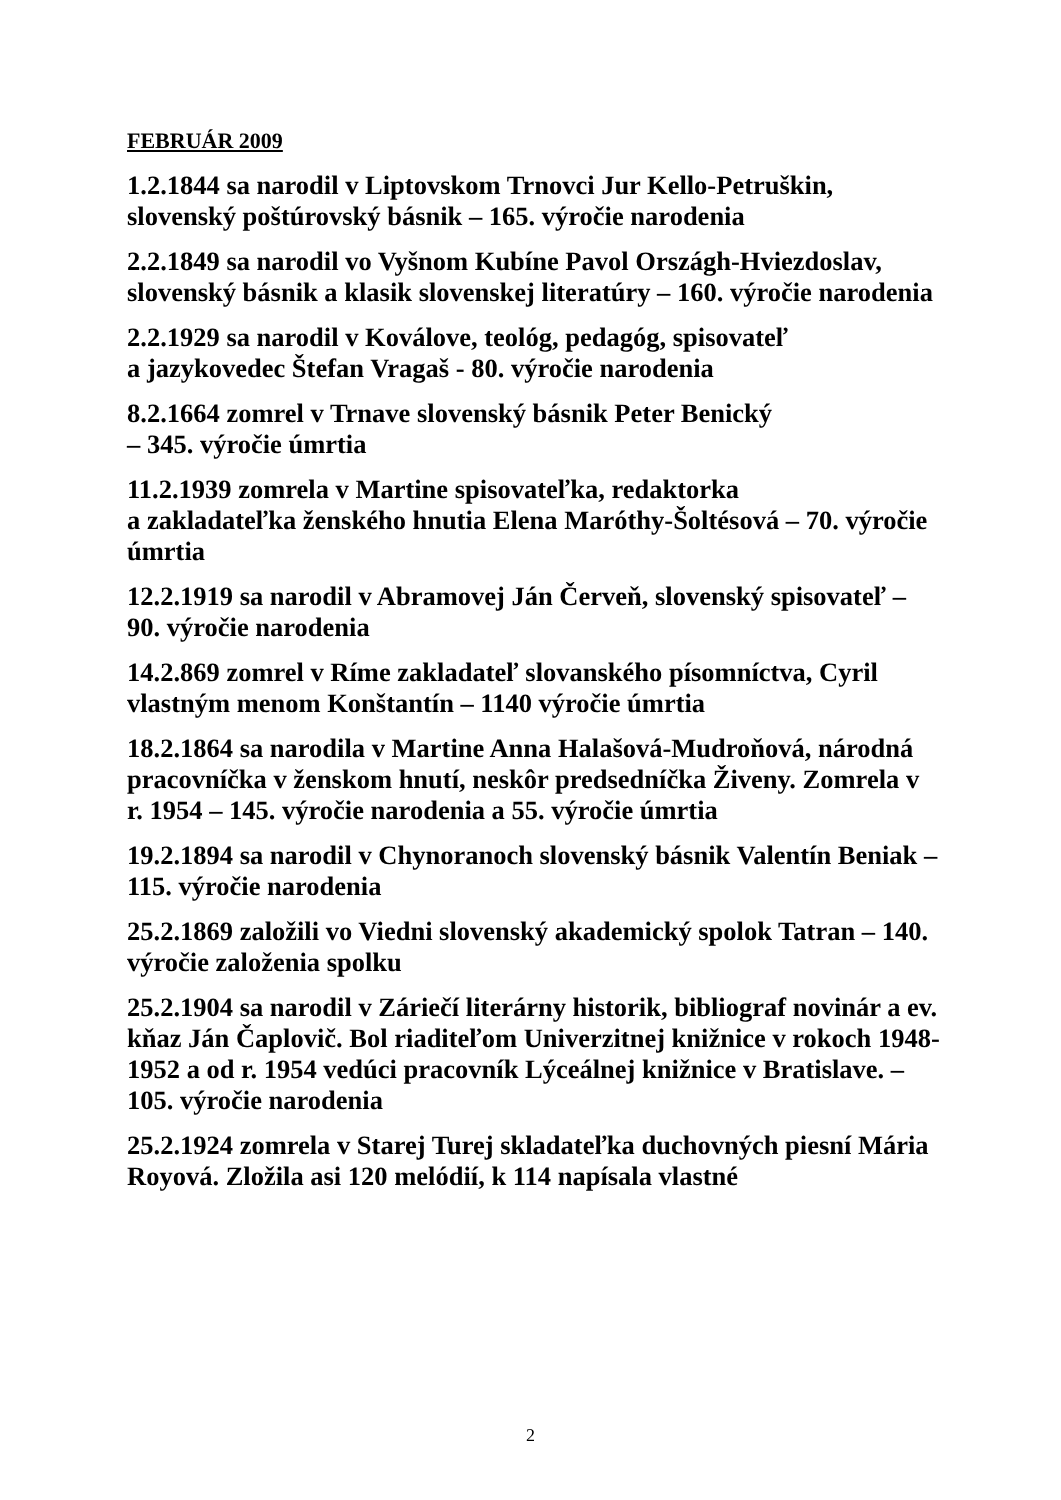FEBRUÁR 2009
1.2.1844 sa narodil v Liptovskom Trnovci Jur Kello-Petruškin, slovenský poštúrovský básnik – 165. výročie narodenia
2.2.1849 sa narodil vo Vyšnom Kubíne Pavol Országh-Hviezdoslav, slovenský básnik a klasik slovenskej literatúry – 160. výročie narodenia
2.2.1929 sa narodil v Koválove, teológ, pedagóg, spisovateľ
a jazykovedec Štefan Vragaš - 80. výročie narodenia
8.2.1664 zomrel v Trnave slovenský básnik Peter Benický
– 345. výročie úmrtia
11.2.1939 zomrela v Martine spisovateľka, redaktorka
a zakladateľka ženského hnutia Elena Maróthy-Šoltésová – 70. výročie úmrtia
12.2.1919 sa narodil v Abramovej Ján Červeň, slovenský spisovateľ – 90. výročie narodenia
14.2.869 zomrel v Ríme zakladateľ slovanského písomníctva, Cyril vlastným menom Konštantín – 1140 výročie úmrtia
18.2.1864 sa narodila v Martine Anna Halašová-Mudroňová, národná pracovníčka v ženskom hnutí, neskôr predsedníčka Živeny. Zomrela v r. 1954 – 145. výročie narodenia a 55. výročie úmrtia
19.2.1894 sa narodil v Chynoranoch slovenský básnik Valentín Beniak – 115. výročie narodenia
25.2.1869 založili vo Viedni slovenský akademický spolok Tatran – 140. výročie založenia spolku
25.2.1904 sa narodil v Záriečí literárny historik, bibliograf novinár a ev. kňaz Ján Čaplovič. Bol riaditeľom Univerzitnej knižnice v rokoch 1948-1952 a od r. 1954 vedúci pracovník Lýceálnej knižnice v Bratislave. – 105. výročie narodenia
25.2.1924 zomrela v Starej Turej skladateľka duchovných piesní Mária Royová. Zložila asi 120 melódií, k 114 napísala vlastné
2